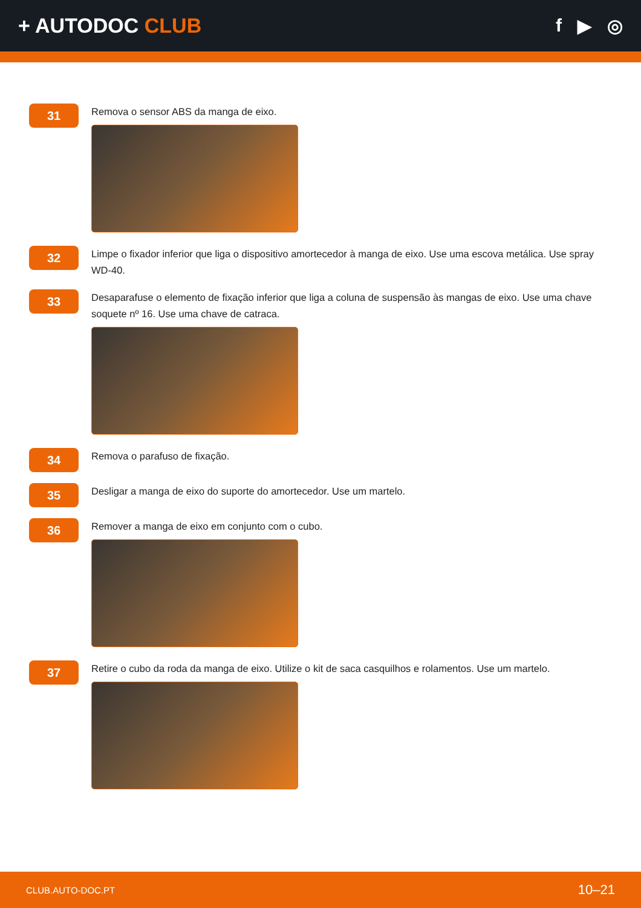+ AUTODOC CLUB f ▶ ◎
31
Remova o sensor ABS da manga de eixo.
32
Limpe o fixador inferior que liga o dispositivo amortecedor à manga de eixo. Use uma escova metálica. Use spray WD-40.
33
Desaparafuse o elemento de fixação inferior que liga a coluna de suspensão às mangas de eixo. Use uma chave soquete nº 16. Use uma chave de catraca.
34
Remova o parafuso de fixação.
35
Desligar a manga de eixo do suporte do amortecedor. Use um martelo.
36
Remover a manga de eixo em conjunto com o cubo.
37
Retire o cubo da roda da manga de eixo. Utilize o kit de saca casquilhos e rolamentos. Use um martelo.
CLUB.AUTO-DOC.PT 10–21